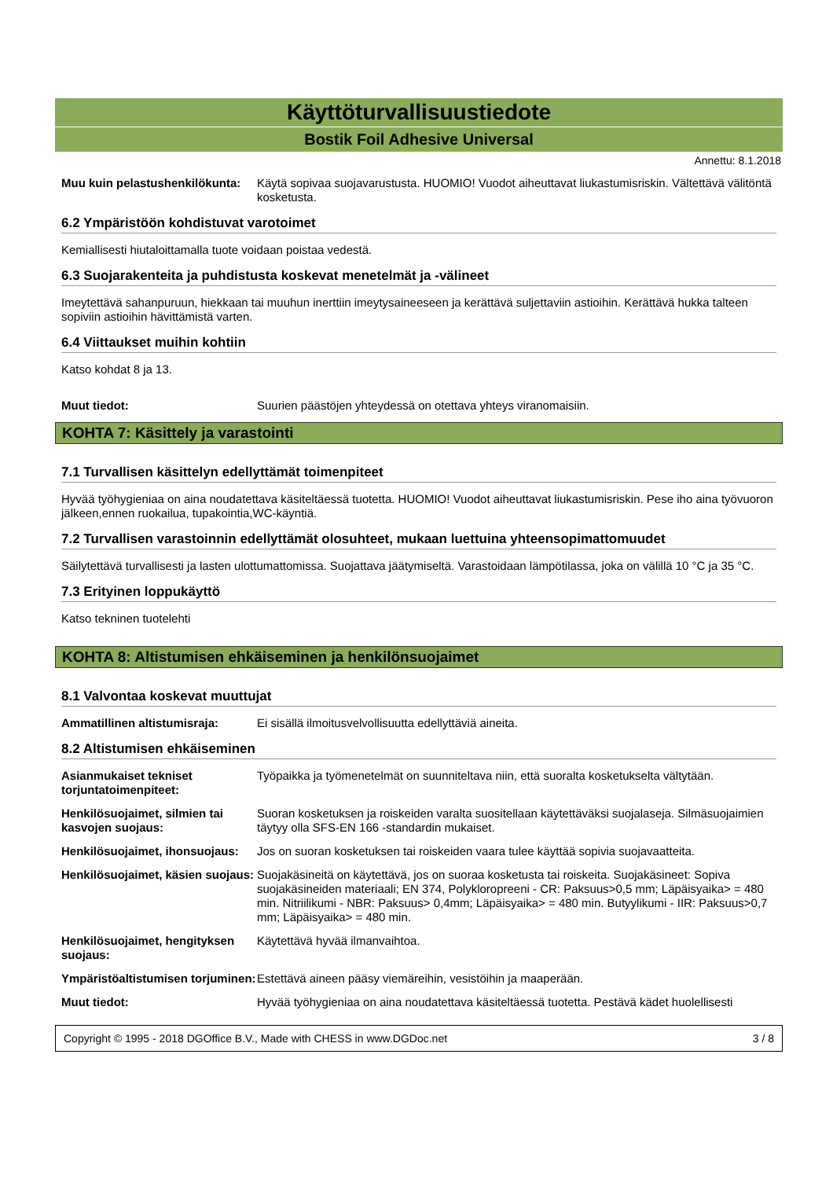Käyttöturvallisuustiedote
Bostik Foil Adhesive Universal
Annettu: 8.1.2018
Muu kuin pelastushenkilökunta:
Käytä sopivaa suojavarustusta. HUOMIO! Vuodot aiheuttavat liukastumisriskin. Vältettävä välitöntä kosketusta.
6.2 Ympäristöön kohdistuvat varotoimet
Kemiallisesti hiutaloittamalla tuote voidaan poistaa vedestä.
6.3 Suojarakenteita ja puhdistusta koskevat menetelmät ja -välineet
Imeytettävä sahanpuruun, hiekkaan tai muuhun inerttiin imeytysaineeseen ja kerättävä suljettaviin astioihin. Kerättävä hukka talteen sopiviin astioihin hävittämistä varten.
6.4 Viittaukset muihin kohtiin
Katso kohdat 8 ja 13.
Muut tiedot: Suurien päästöjen yhteydessä on otettava yhteys viranomaisiin.
KOHTA 7: Käsittely ja varastointi
7.1 Turvallisen käsittelyn edellyttämät toimenpiteet
Hyvää työhygieniaa on aina noudatettava käsiteltäessä tuotetta. HUOMIO! Vuodot aiheuttavat liukastumisriskin. Pese iho aina työvuoron jälkeen,ennen ruokailua, tupakointia,WC-käyntiä.
7.2 Turvallisen varastoinnin edellyttämät olosuhteet, mukaan luettuina yhteensopimattomuudet
Säilytettävä turvallisesti ja lasten ulottumattomissa. Suojattava jäätymiseltä. Varastoidaan lämpötilassa, joka on välillä 10 °C ja 35 °C.
7.3 Erityinen loppukäyttö
Katso tekninen tuotelehti
KOHTA 8: Altistumisen ehkäiseminen ja henkilönsuojaimet
8.1 Valvontaa koskevat muuttujat
Ammatillinen altistumisraja:
Ei sisällä ilmoitusvelvollisuutta edellyttäviä aineita.
8.2 Altistumisen ehkäiseminen
Asianmukaiset tekniset torjuntatoimenpiteet:
Työpaikka ja työmenetelmät on suunniteltava niin, että suoralta kosketukselta vältytään.
Henkilösuojaimet, silmien tai kasvojen suojaus:
Suoran kosketuksen ja roiskeiden varalta suositellaan käytettäväksi suojalaseja. Silmäsuojaimien täytyy olla SFS-EN 166 -standardin mukaiset.
Henkilösuojaimet, ihonsuojaus:
Jos on suoran kosketuksen tai roiskeiden vaara tulee käyttää sopivia suojavaatteita.
Henkilösuojaimet, käsien suojaus:
Suojakäsineitä on käytettävä, jos on suoraa kosketusta tai roiskeita. Suojakäsineet: Sopiva suojakäsineiden materiaali; EN 374, Polykloropreeni - CR: Paksuus>0,5 mm; Läpäisyaika> = 480 min. Nitriilikumi - NBR: Paksuus> 0,4mm; Läpäisyaika> = 480 min. Butyylikumi - IIR: Paksuus>0,7 mm; Läpäisyaika> = 480 min.
Henkilösuojaimet, hengityksen suojaus:
Käytettävä hyvää ilmanvaihtoa.
Ympäristöaltistumisen torjuminen:
Estettävä aineen pääsy viemäreihin, vesistöihin ja maaperään.
Muut tiedot: Hyvää työhygieniaa on aina noudatettava käsiteltäessä tuotetta. Pestävä kädet huolellisesti
Copyright © 1995 - 2018 DGOffice B.V., Made with CHESS in www.DGDoc.net 3 / 8